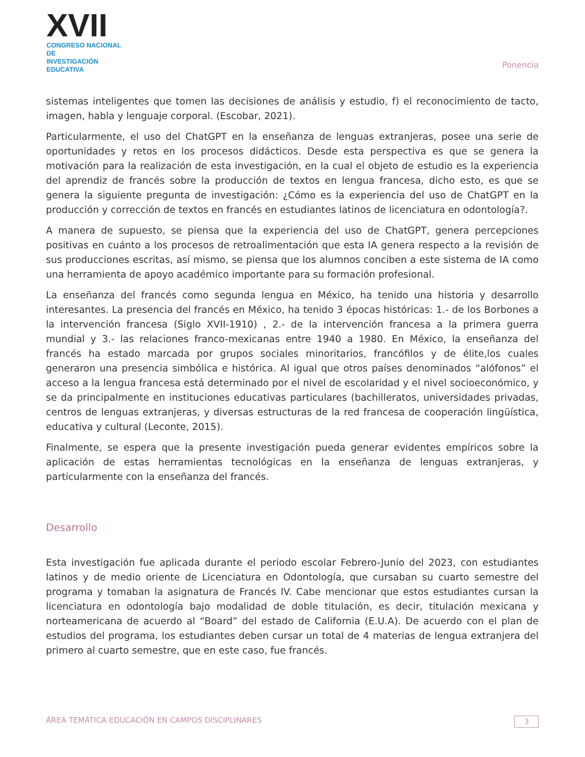XVII
CONGRESO NACIONAL DE
INVESTIGACIÓN EDUCATIVA
Ponencia
sistemas inteligentes que tomen las decisiones de análisis y estudio, f) el reconocimiento de tacto, imagen, habla y lenguaje corporal. (Escobar, 2021).
Particularmente, el uso del ChatGPT en la enseñanza de lenguas extranjeras, posee una serie de oportunidades y retos en los procesos didácticos. Desde esta perspectiva es que se genera la motivación para la realización de esta investigación, en la cual el objeto de estudio es la experiencia del aprendiz de francés sobre la producción de textos en lengua francesa, dicho esto, es que se genera la siguiente pregunta de investigación: ¿Cómo es la experiencia del uso de ChatGPT en la producción y corrección de textos en francés en estudiantes latinos de licenciatura en odontología?.
A manera de supuesto, se piensa que la experiencia del uso de ChatGPT, genera percepciones positivas en cuánto a los procesos de retroalimentación que esta IA genera respecto a la revisión de sus producciones escritas, así mismo, se piensa que los alumnos conciben a este sistema de IA como una herramienta de apoyo académico importante para su formación profesional.
La enseñanza del francés como segunda lengua en México, ha tenido una historia y desarrollo interesantes. La presencia del francés en México, ha tenido 3 épocas históricas: 1.- de los Borbones a la intervención francesa (Siglo XVII-1910) , 2.- de la intervención francesa a la primera guerra mundial y 3.- las relaciones franco-mexicanas entre 1940 a 1980. En México, la enseñanza del francés ha estado marcada por grupos sociales minoritarios, francófilos y de élite,los cuales generaron una presencia simbólica e histórica. Al igual que otros países denominados “alófonos” el acceso a la lengua francesa está determinado por el nivel de escolaridad y el nivel socioeconómico, y se da principalmente en instituciones educativas particulares (bachilleratos, universidades privadas, centros de lenguas extranjeras, y diversas estructuras de la red francesa de cooperación lingüística, educativa y cultural (Leconte, 2015).
Finalmente, se espera que la presente investigación pueda generar evidentes empíricos sobre la aplicación de estas herramientas tecnológicas en la enseñanza de lenguas extranjeras, y particularmente con la enseñanza del francés.
Desarrollo
Esta investigación fue aplicada durante el periodo escolar Febrero-Junio del 2023, con estudiantes latinos y de medio oriente de Licenciatura en Odontología, que cursaban su cuarto semestre del programa y tomaban la asignatura de Francés IV. Cabe mencionar que estos estudiantes cursan la licenciatura en odontología bajo modalidad de doble titulación, es decir, titulación mexicana y norteamericana de acuerdo al “Board” del estado de California (E.U.A). De acuerdo con el plan de estudios del programa, los estudiantes deben cursar un total de 4 materias de lengua extranjera del primero al cuarto semestre, que en este caso, fue francés.
ÁREA TEMÁTICA EDUCACIÓN EN CAMPOS DISCIPLINARES 3